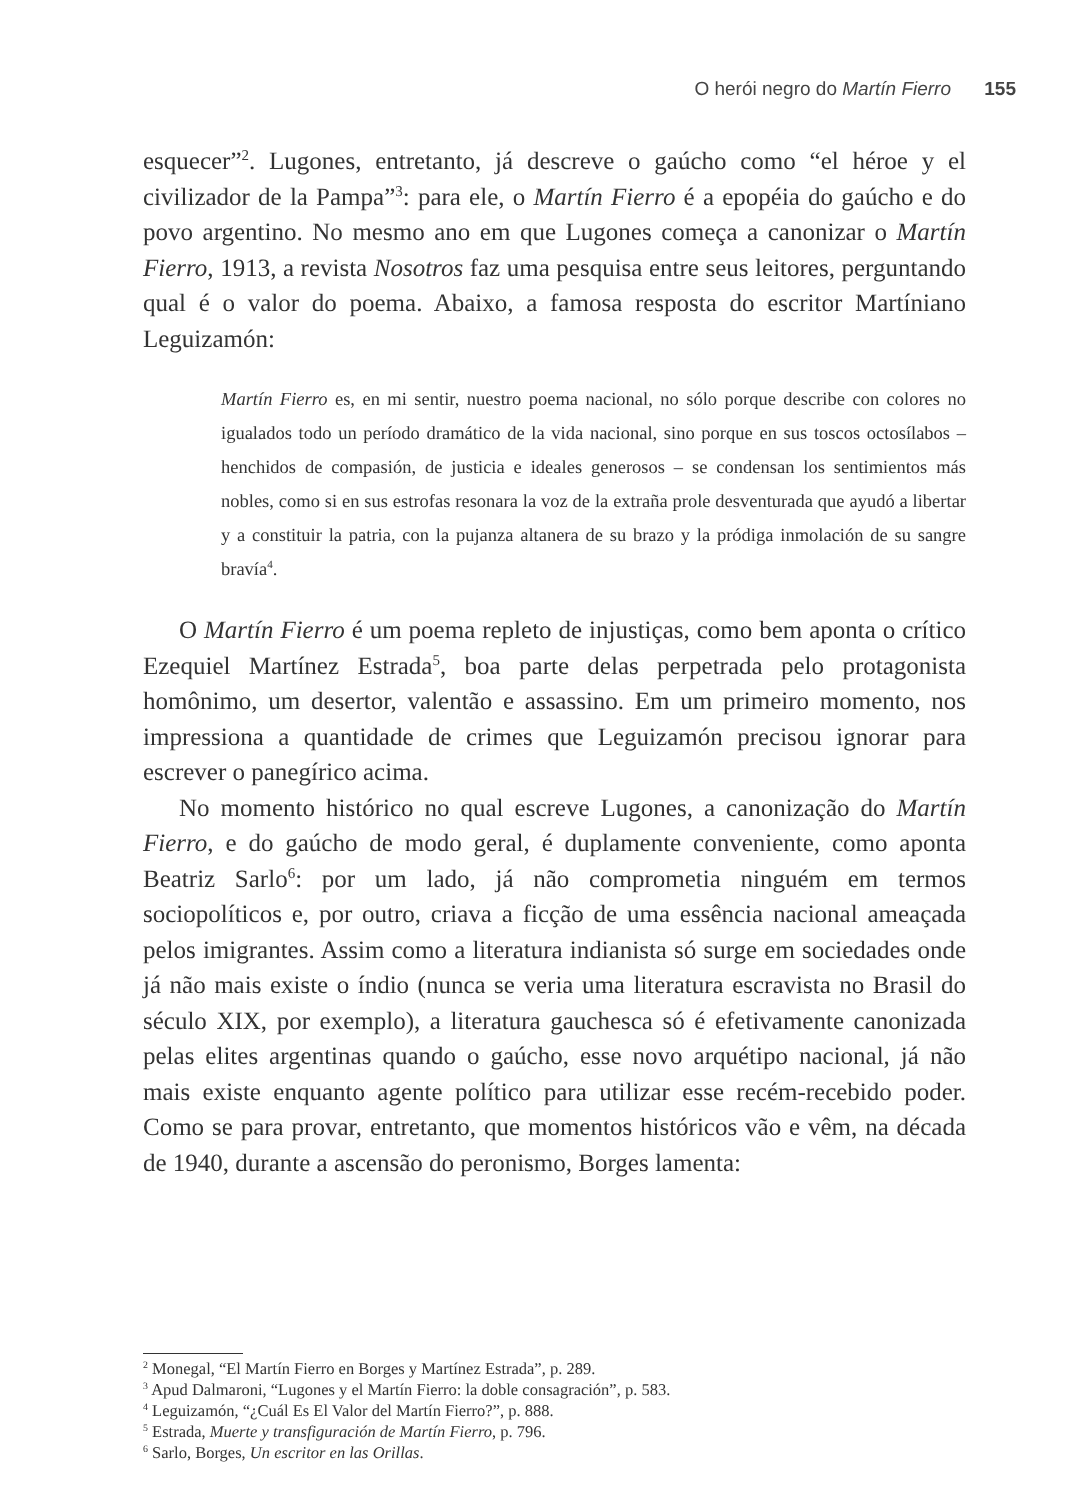O herói negro do Martín Fierro 155
esquecer”<sup>2</sup>. Lugones, entretanto, já descreve o gaúcho como “el héroe y el civilizador de la Pampa”<sup>3</sup>: para ele, o Martín Fierro é a epopéia do gaúcho e do povo argentino. No mesmo ano em que Lugones começa a canonizar o Martín Fierro, 1913, a revista Nosotros faz uma pesquisa entre seus leitores, perguntando qual é o valor do poema. Abaixo, a famosa resposta do escritor Martíniano Leguizamón:
Martín Fierro es, en mi sentir, nuestro poema nacional, no sólo porque describe con colores no igualados todo un período dramático de la vida nacional, sino porque en sus toscos octosílabos – henchidos de compasión, de justicia e ideales generosos – se condensan los sentimientos más nobles, como si en sus estrofas resonara la voz de la extraña prole desventurada que ayudó a libertar y a constituir la patria, con la pujanza altanera de su brazo y la pródiga inmolación de su sangre bravía<sup>4</sup>.
O Martín Fierro é um poema repleto de injustiças, como bem aponta o crítico Ezequiel Martínez Estrada<sup>5</sup>, boa parte delas perpetrada pelo protagonista homônimo, um desertor, valentão e assassino. Em um primeiro momento, nos impressiona a quantidade de crimes que Leguizamón precisou ignorar para escrever o panegírico acima.
No momento histórico no qual escreve Lugones, a canonização do Martín Fierro, e do gaúcho de modo geral, é duplamente conveniente, como aponta Beatriz Sarlo<sup>6</sup>: por um lado, já não comprometia ninguém em termos sociopolíticos e, por outro, criava a ficção de uma essência nacional ameaçada pelos imigrantes. Assim como a literatura indianista só surge em sociedades onde já não mais existe o índio (nunca se veria uma literatura escravista no Brasil do século XIX, por exemplo), a literatura gauchesca só é efetivamente canonizada pelas elites argentinas quando o gaúcho, esse novo arquétipo nacional, já não mais existe enquanto agente político para utilizar esse recém-recebido poder. Como se para provar, entretanto, que momentos históricos vão e vêm, na década de 1940, durante a ascensão do peronismo, Borges lamenta:
<sup>2</sup> Monegal, “El Martín Fierro en Borges y Martínez Estrada”, p. 289.
<sup>3</sup> Apud Dalmaroni, “Lugones y el Martín Fierro: la doble consagración”, p. 583.
<sup>4</sup> Leguizamón, “¿Cuál Es El Valor del Martín Fierro?”, p. 888.
<sup>5</sup> Estrada, Muerte y transfiguración de Martín Fierro, p. 796.
<sup>6</sup> Sarlo, Borges, Un escritor en las Orillas.